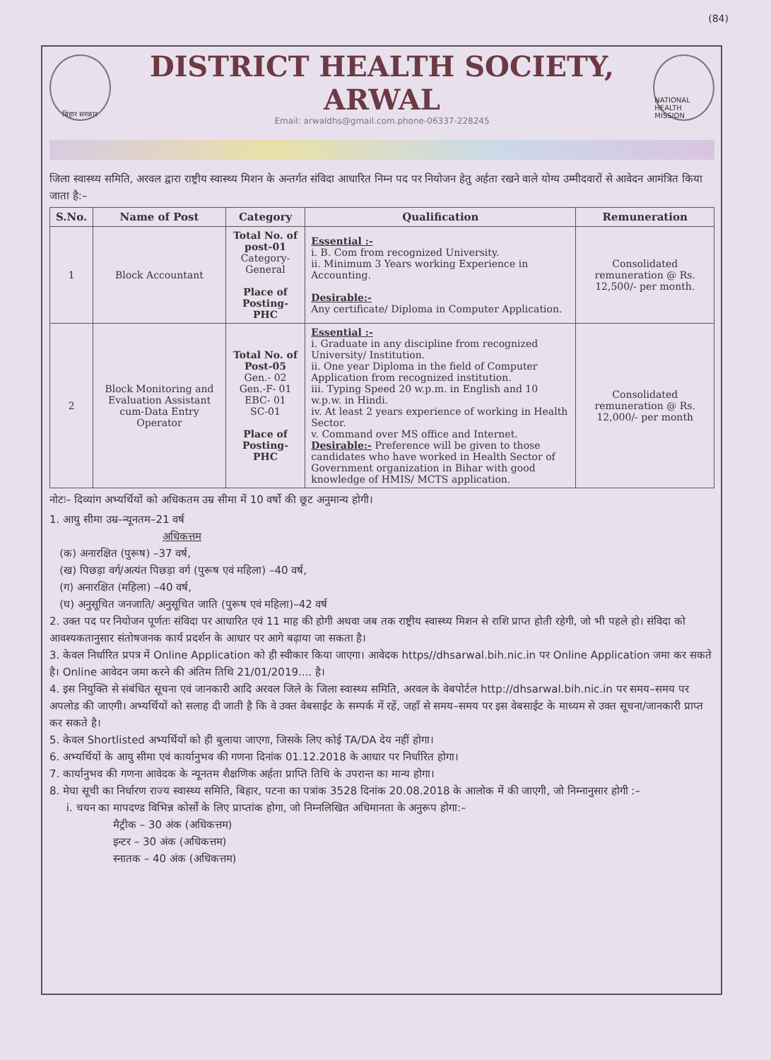(84)
बिहार सरकार
DISTRICT HEALTH SOCIETY, ARWAL
Email: arwaldhs@gmail.com.phone-06337-228245
NATIONAL HEALTH MISSION
जिला स्वास्थ्य समिति, अरवल द्वारा राष्ट्रीय स्वास्थ्य मिशन के अन्तर्गत संविदा आधारित निम्न पद पर नियोजन हेतु अर्हता रखने वाले योग्य उम्मीदवारों से आवेदन आमंत्रित किया जाता है:–
| S.No. | Name of Post | Category | Qualification | Remuneration |
| --- | --- | --- | --- | --- |
| 1 | Block Accountant | Total No. of post-01 Category-General Place of Posting-PHC | Essential :- i. B. Com from recognized University. ii. Minimum 3 Years working Experience in Accounting. Desirable:- Any certificate/ Diploma in Computer Application. | Consolidated remuneration @ Rs. 12,500/- per month. |
| 2 | Block Monitoring and Evaluation Assistant cum-Data Entry Operator | Total No. of Post-05 Gen.- 02 Gen.-F- 01 EBC- 01 SC-01 Place of Posting-PHC | Essential :- i. Graduate in any discipline from recognized University/ Institution. ii. One year Diploma in the field of Computer Application from recognized institution. iii. Typing Speed 20 w.p.m. in English and 10 w.p.w. in Hindi. iv. At least 2 years experience of working in Health Sector. v. Command over MS office and Internet. Desirable:- Preference will be given to those candidates who have worked in Health Sector of Government organization in Bihar with good knowledge of HMIS/ MCTS application. | Consolidated remuneration @ Rs. 12,000/- per month |
नोटः– दिव्यांग अभ्यर्थियों को अधिकतम उम्र सीमा में 10 वर्षो की छूट अनुमान्य होगी।
1. आयु सीमा उम्र–न्यूनतम–21 वर्ष
अधिकत्तम
(क) अनारक्षित (पुरूष) –37 वर्ष,
(ख) पिछड़ा वर्ग/अत्यंत पिछड़ा वर्ग (पुरूष एवं महिला) –40 वर्ष,
(ग) अनारक्षित (महिला) –40 वर्ष,
(घ) अनुसूचित जनजाति/ अनुसूचित जाति (पुरूष एवं महिला)–42 वर्ष
2. उक्त पद पर नियोजन पूर्णतः संविदा पर आधारित एवं 11 माह की होगी अथवा जब तक राष्ट्रीय स्वास्थ्य मिशन से राशि प्राप्त होती रहेगी, जो भी पहले हो। संविदा को आवश्यकतानुसार संतोषजनक कार्य प्रदर्शन के आधार पर आगे बढ़ाया जा सकता है।
3. केवल निर्धारित प्रपत्र में Online Application को ही स्वीकार किया जाएगा। आवेदक https//dhsarwal.bih.nic.in पर Online Application जमा कर सकते है। Online आवेदन जमा करने की अंतिम तिथि 21/01/2019.... है।
4. इस नियुक्ति से संबंधित सूचना एवं जानकारी आदि अरवल जिले के जिला स्वास्थ्य समिति, अरवल के वेबपोर्टल http://dhsarwal.bih.nic.in पर समय–समय पर अपलोड की जाएगी। अभ्यर्थियों को सलाह दी जाती है कि वे उक्त वेबसाईट के सम्पर्क में रहें, जहाँ से समय–समय पर इस वेबसाईट के माध्यम से उक्त सूचना/जानकारी प्राप्त कर सकते है।
5. केवल Shortlisted अभ्यर्थियों को ही बुलाया जाएगा, जिसके लिए कोई TA/DA देय नहीं होगा।
6. अभ्यर्थियों के आयु सीमा एवं कार्यानुभव की गणना दिनांक 01.12.2018 के आधार पर निर्धारित होगा।
7. कार्यानुभव की गणना आवेदक के न्यूनतम शैक्षणिक अर्हता प्राप्ति तिथि के उपरान्त का मान्य होगा।
8. मेघा सूची का निर्धारण राज्य स्वास्थ्य समिति, बिहार, पटना का पत्रांक 3528 दिनांक 20.08.2018 के आलोक में की जाएगी, जो निम्नानुसार होगी :–
i. चयन का मापदण्ड विभिन्न कोर्सो के लिए प्राप्तांक होगा, जो निम्नलिखित अधिमानता के अनुरूप होगा:–
मैट्रीक – 30 अंक (अधिकत्तम)
इन्टर – 30 अंक (अधिकत्तम)
स्नातक – 40 अंक (अधिकत्तम)